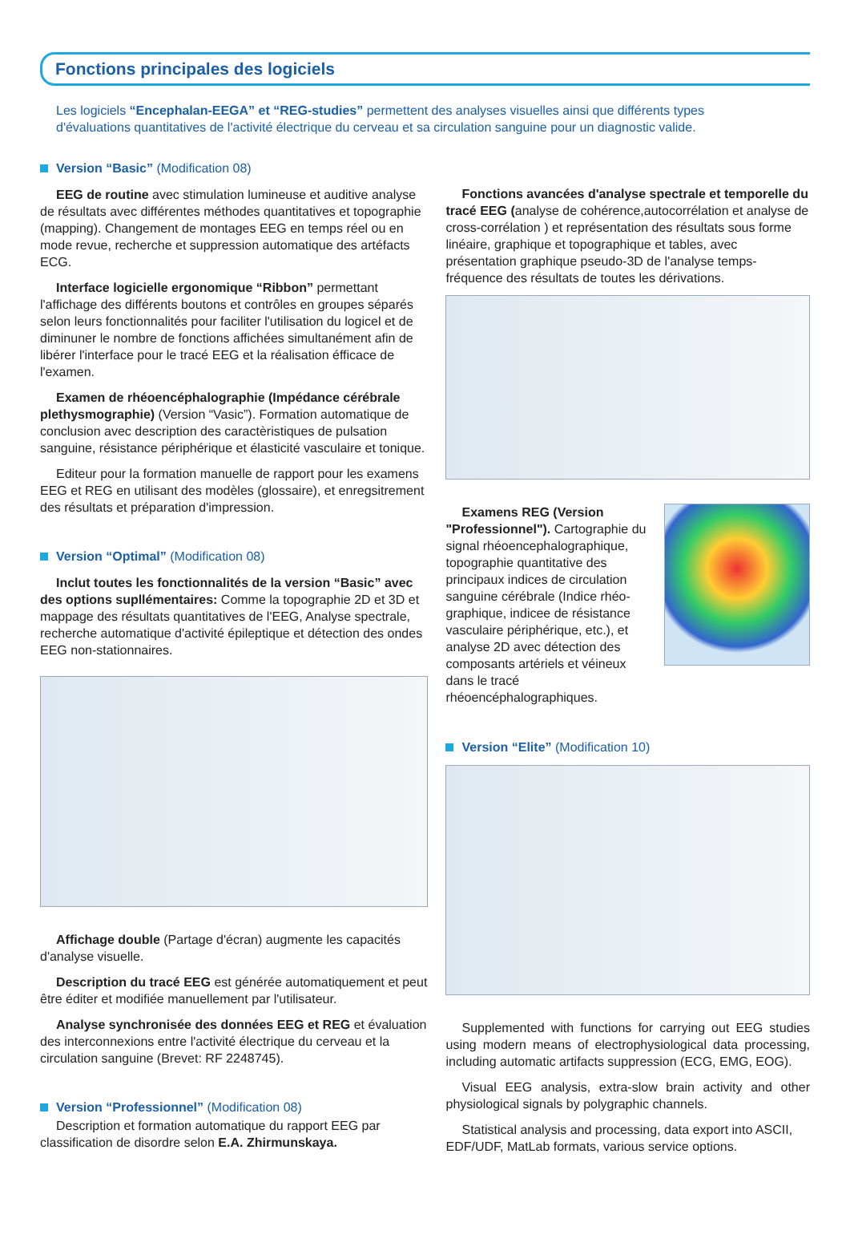Fonctions principales des logiciels
Les logiciels “Encephalan-EEGA” et “REG-studies” permettent des analyses visuelles ainsi que différents types d'évaluations quantitatives de l'activité électrique du cerveau et sa circulation sanguine pour un diagnostic valide.
Version “Basic” (Modification 08)
EEG de routine avec stimulation lumineuse et auditive analyse de résultats avec différentes méthodes quantitatives et topographie (mapping). Changement de montages EEG en temps réel ou en mode revue, recherche et suppression automatique des artéfacts ECG.
Interface logicielle ergonomique “Ribbon” permettant l'affichage des différents boutons et contrôles en groupes séparés selon leurs fonctionnalités pour faciliter l'utilisation du logicel et de diminuner le nombre de fonctions affichées simultanément afin de libérer l'interface pour le tracé EEG et la réalisation éfficace de l'examen.
Examen de rhéoencéphalographie (Impédance cérébrale plethysmographie) (Version “Vasic”). Formation automatique de conclusion avec description des caractèristiques de pulsation sanguine, résistance périphérique et élasticité vasculaire et tonique.
Editeur pour la formation manuelle de rapport pour les examens EEG et REG en utilisant des modèles (glossaire), et enregsitrement des résultats et préparation d'impression.
Version “Optimal” (Modification 08)
Inclut toutes les fonctionnalités de la version “Basic” avec des options supllémentaires: Comme la topographie 2D et 3D et mappage des résultats quantitatives de l'EEG, Analyse spectrale, recherche automatique d'activité épileptique et détection des ondes EEG non-stationnaires.
Affichage double (Partage d'écran) augmente les capacités d'analyse visuelle.
Description du tracé EEG est générée automatiquement et peut être éditer et modifiée manuellement par l'utilisateur.
Analyse synchronisée des données EEG et REG et évaluation des interconnexions entre l'activité électrique du cerveau et la circulation sanguine (Brevet: RF 2248745).
Version “Professionnel” (Modification 08)
Description et formation automatique du rapport EEG par classification de disordre selon E.A. Zhirmunskaya.
Fonctions avancées d'analyse spectrale et temporelle du tracé EEG (analyse de cohérence,autocorrélation et analyse de cross-corrélation ) et représentation des résultats sous forme linéaire, graphique et topographique et tables, avec présentation graphique pseudo-3D de l'analyse temps-fréquence des résultats de toutes les dérivations.
Examens REG (Version "Professionnel"). Cartographie du signal rhéoencephalographique, topographie quantitative des principaux indices de circulation sanguine cérébrale (Indice rhéo-graphique, indicee de résistance vasculaire périphérique, etc.), et analyse 2D avec détection des composants artériels et véineux dans le tracé rhéoencéphalographiques.
Version “Elite” (Modification 10)
Supplemented with functions for carrying out EEG studies using modern means of electrophysiological data processing, including automatic artifacts suppression (ECG, EMG, EOG).
Visual EEG analysis, extra-slow brain activity and other physiological signals by polygraphic channels.
Statistical analysis and processing, data export into ASCII, EDF/UDF, MatLab formats, various service options.